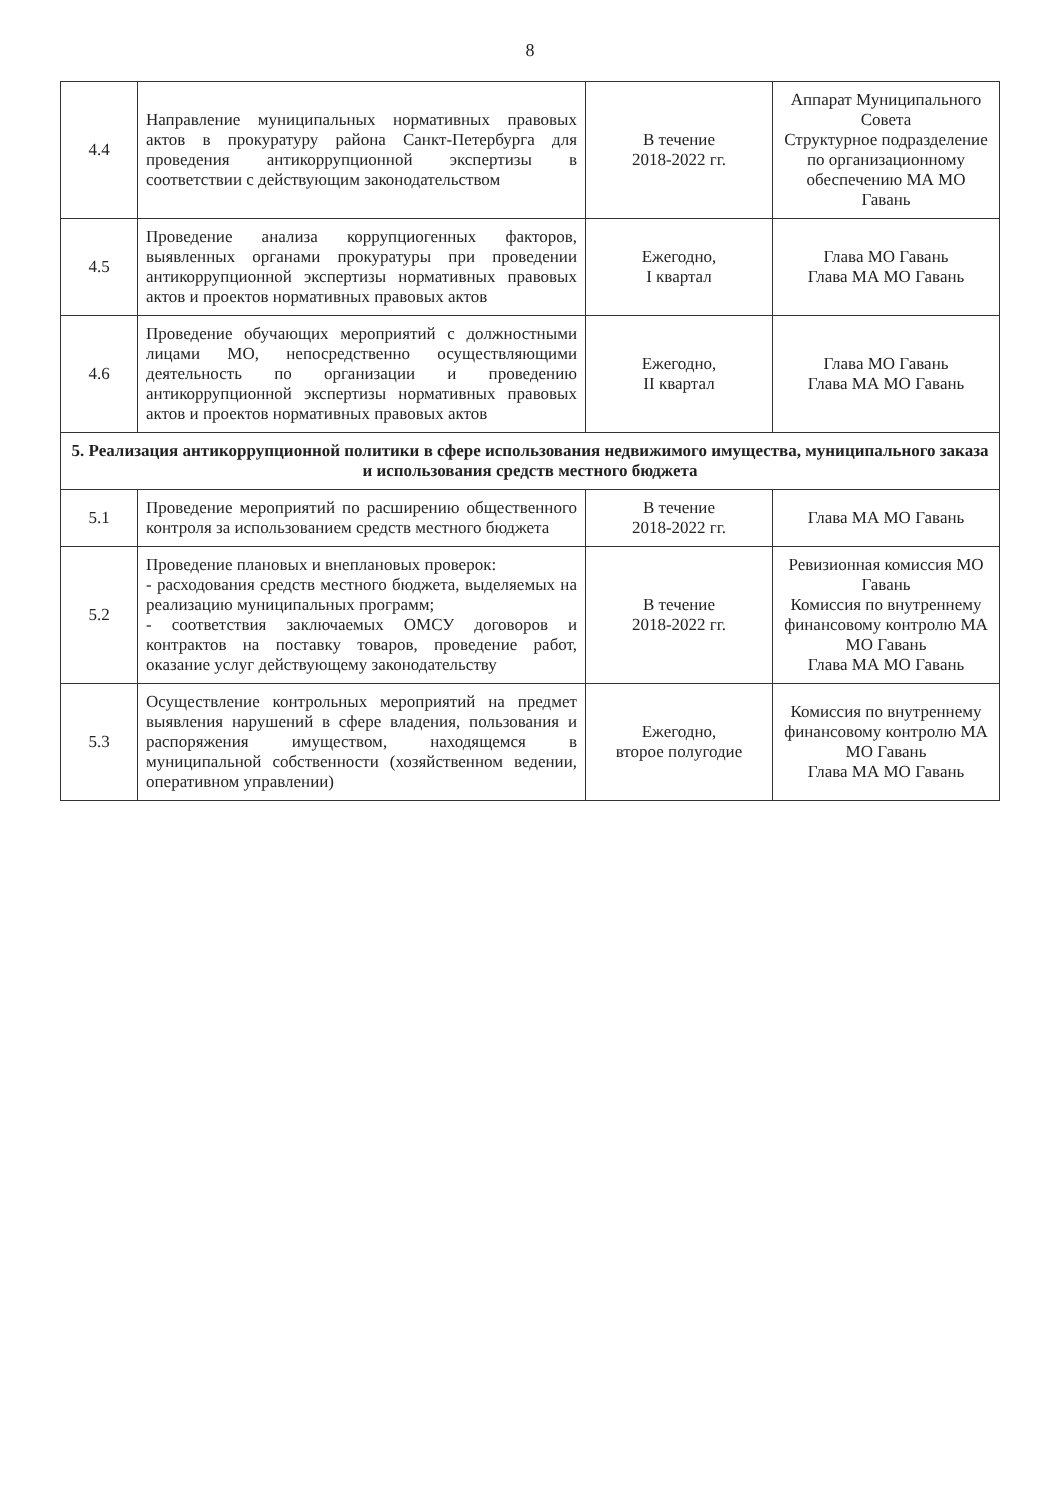8
| 4.4 | Направление муниципальных нормативных правовых актов в прокуратуру района Санкт-Петербурга для проведения антикоррупционной экспертизы в соответствии с действующим законодательством | В течение 2018-2022 гг. | Аппарат Муниципального Совета Структурное подразделение по организационному обеспечению МА МО Гавань |
| 4.5 | Проведение анализа коррупциогенных факторов, выявленных органами прокуратуры при проведении антикоррупционной экспертизы нормативных правовых актов и проектов нормативных правовых актов | Ежегодно, I квартал | Глава МО Гавань Глава МА МО Гавань |
| 4.6 | Проведение обучающих мероприятий с должностными лицами МО, непосредственно осуществляющими деятельность по организации и проведению антикоррупционной экспертизы нормативных правовых актов и проектов нормативных правовых актов | Ежегодно, II квартал | Глава МО Гавань Глава МА МО Гавань |
| 5. Реализация антикоррупционной политики в сфере использования недвижимого имущества, муниципального заказа и использования средств местного бюджета | | | |
| 5.1 | Проведение мероприятий по расширению общественного контроля за использованием средств местного бюджета | В течение 2018-2022 гг. | Глава МА МО Гавань |
| 5.2 | Проведение плановых и внеплановых проверок: - расходования средств местного бюджета, выделяемых на реализацию муниципальных программ; - соответствия заключаемых ОМСУ договоров и контрактов на поставку товаров, проведение работ, оказание услуг действующему законодательству | В течение 2018-2022 гг. | Ревизионная комиссия МО Гавань Комиссия по внутреннему финансовому контролю МА МО Гавань Глава МА МО Гавань |
| 5.3 | Осуществление контрольных мероприятий на предмет выявления нарушений в сфере владения, пользования и распоряжения имуществом, находящемся в муниципальной собственности (хозяйственном ведении, оперативном управлении) | Ежегодно, второе полугодие | Комиссия по внутреннему финансовому контролю МА МО Гавань Глава МА МО Гавань |